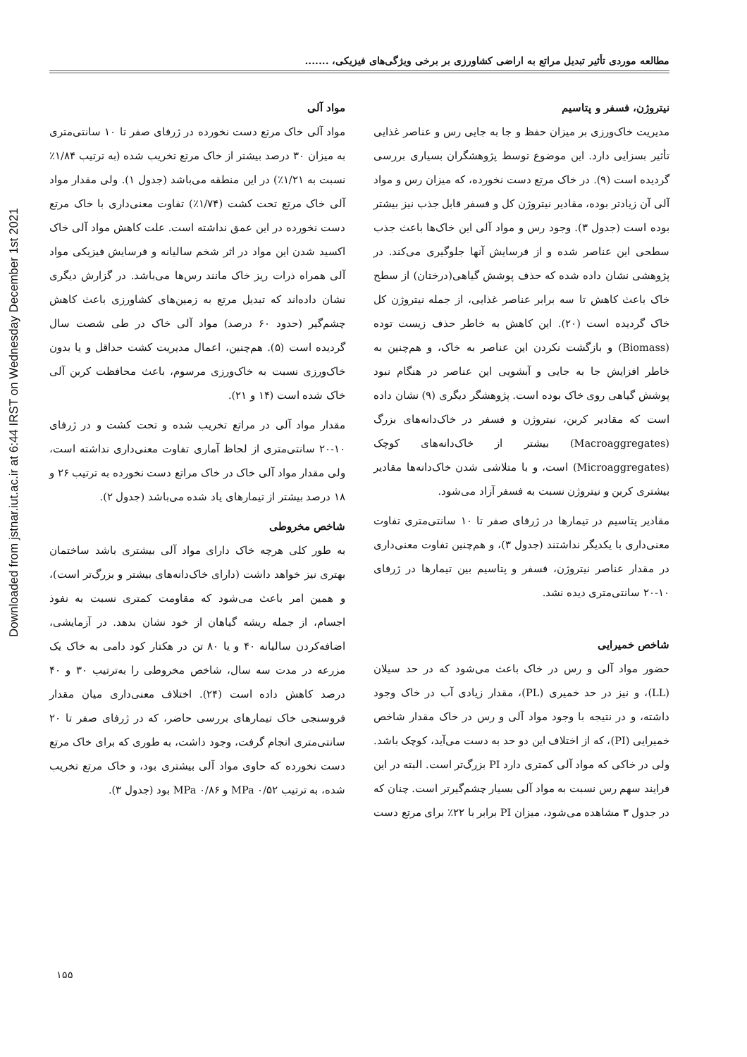Downloaded from jstnar.iut.ac.ir at 6:44 IRST on Wednesday December 1st 2021
مطالعه موردی تأثیر تبدیل مراتع به اراضی کشاورزی بر برخی ویژگی‌های فیزیکی، .......
مواد آلی
مواد آلی خاک مرتع دست نخورده در ژرفای صفر تا ۱۰ سانتی‌متری به میزان ۳۰ درصد بیشتر از خاک مرتع تخریب شده (به ترتیب ۱/۸۴٪ نسبت به ۱/۲۱٪) در این منطقه می‌باشد (جدول ۱). ولی مقدار مواد آلی خاک مرتع تحت کشت (۱/۷۴٪) تفاوت معنی‌داری با خاک مرتع دست نخورده در این عمق نداشته است. علت کاهش مواد آلی خاک اکسید شدن این مواد در اثر شخم سالیانه و فرسایش فیزیکی مواد آلی همراه ذرات ریز خاک مانند رس‌ها می‌باشد. در گزارش دیگری نشان داده‌اند که تبدیل مرتع به زمین‌های کشاورزی باعث کاهش چشم‌گیر (حدود ۶۰ درصد) مواد آلی خاک در طی شصت سال گردیده است (۵). هم‌چنین، اعمال مدیریت کشت حداقل و یا بدون خاک‌ورزی نسبت به خاک‌ورزی مرسوم، باعث محافظت کربن آلی خاک شده است (۱۴ و ۲۱).
مقدار مواد آلی در مراتع تخریب شده و تحت کشت و در ژرفای ۱۰-۲۰ سانتی‌متری از لحاظ آماری تفاوت معنی‌داری نداشته است، ولی مقدار مواد آلی خاک در خاک مراتع دست نخورده به ترتیب ۲۶ و ۱۸ درصد بیشتر از تیمارهای یاد شده می‌باشد (جدول ۲).
شاخص مخروطی
به طور کلی هرچه خاک دارای مواد آلی بیشتری باشد ساختمان بهتری نیز خواهد داشت (دارای خاک‌دانه‌های بیشتر و بزرگ‌تر است)، و همین امر باعث می‌شود که مقاومت کمتری نسبت به نفوذ اجسام، از جمله ریشه گیاهان از خود نشان بدهد. در آزمایشی، اضافه‌کردن سالیانه ۴۰ و یا ۸۰ تن در هکتار کود دامی به خاک یک مزرعه در مدت سه سال، شاخص مخروطی را به‌ترتیب ۳۰ و ۴۰ درصد کاهش داده است (۲۴). اختلاف معنی‌داری میان مقدار فروسنجی خاک تیمارهای بررسی حاضر، که در ژرفای صفر تا ۲۰ سانتی‌متری انجام گرفت، وجود داشت، به طوری که برای خاک مرتع دست نخورده که حاوی مواد آلی بیشتری بود، و خاک مرتع تخریب شده، به ترتیب ۰/۵۲ MPa و ۰/۸۶ MPa بود (جدول ۳).
نیتروژن، فسفر و پتاسیم
مدیریت خاک‌ورزی بر میزان حفظ و جا به جایی رس و عناصر غذایی تأثیر بسزایی دارد. این موضوع توسط پژوهشگران بسیاری بررسی گردیده است (۹). در خاک مرتع دست نخورده، که میزان رس و مواد آلی آن زیادتر بوده، مقادیر نیتروژن کل و فسفر قابل جذب نیز بیشتر بوده است (جدول ۳). وجود رس و مواد آلی این خاک‌ها باعث جذب سطحی این عناصر شده و از فرسایش آنها جلوگیری می‌کند. در پژوهشی نشان داده شده که حذف پوشش گیاهی(درختان) از سطح خاک باعث کاهش تا سه برابر عناصر غذایی، از جمله نیتروژن کل خاک گردیده است (۲۰). این کاهش به خاطر حذف زیست توده (Biomass) و بازگشت نکردن این عناصر به خاک، و هم‌چنین به خاطر افزایش جا به جایی و آبشویی این عناصر در هنگام نبود پوشش گیاهی روی خاک بوده است. پژوهشگر دیگری (۹) نشان داده است که مقادیر کربن، نیتروژن و فسفر در خاک‌دانه‌های بزرگ (Macroaggregates) بیشتر از خاک‌دانه‌های کوچک (Microaggregates) است، و با متلاشی شدن خاک‌دانه‌ها مقادیر بیشتری کربن و نیتروژن نسبت به فسفر آزاد می‌شود.
مقادیر پتاسیم در تیمارها در ژرفای صفر تا ۱۰ سانتی‌متری تفاوت معنی‌داری با یکدیگر نداشتند (جدول ۳)، و هم‌چنین تفاوت معنی‌داری در مقدار عناصر نیتروژن، فسفر و پتاسیم بین تیمارها در ژرفای ۱۰-۲۰ سانتی‌متری دیده نشد.
شاخص خمیرایی
حضور مواد آلی و رس در خاک باعث می‌شود که در حد سیلان (LL)، و نیز در حد خمیری (PL)، مقدار زیادی آب در خاک وجود داشته، و در نتیجه با وجود مواد آلی و رس در خاک مقدار شاخص خمیرایی (PI)، که از اختلاف این دو حد به دست می‌آید، کوچک باشد. ولی در خاکی که مواد آلی کمتری دارد PI بزرگ‌تر است. البته در این فرایند سهم رس نسبت به مواد آلی بسیار چشم‌گیرتر است. چنان که در جدول ۳ مشاهده می‌شود، میزان PI برابر با ۲۲٪ برای مرتع دست
۱۵۵